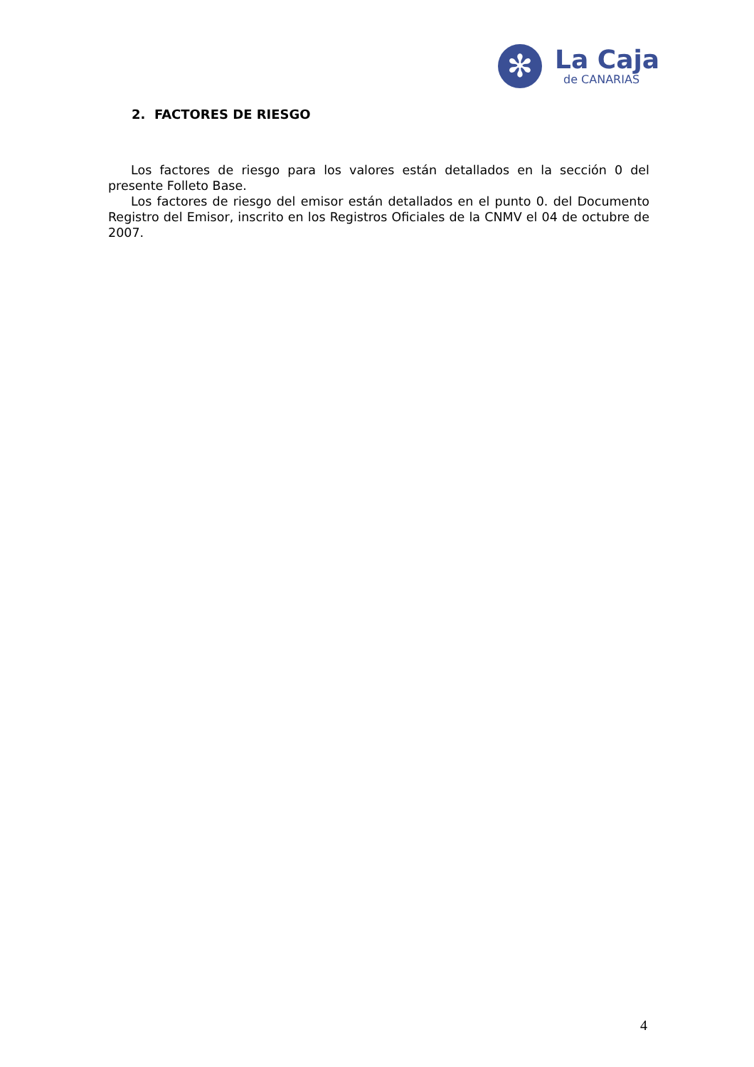✻
La Caja
de CANARIAS
2. FACTORES DE RIESGO
Los factores de riesgo para los valores están detallados en la sección 0 del presente Folleto Base.
Los factores de riesgo del emisor están detallados en el punto 0. del Documento Registro del Emisor, inscrito en los Registros Oficiales de la CNMV el 04 de octubre de 2007.
4